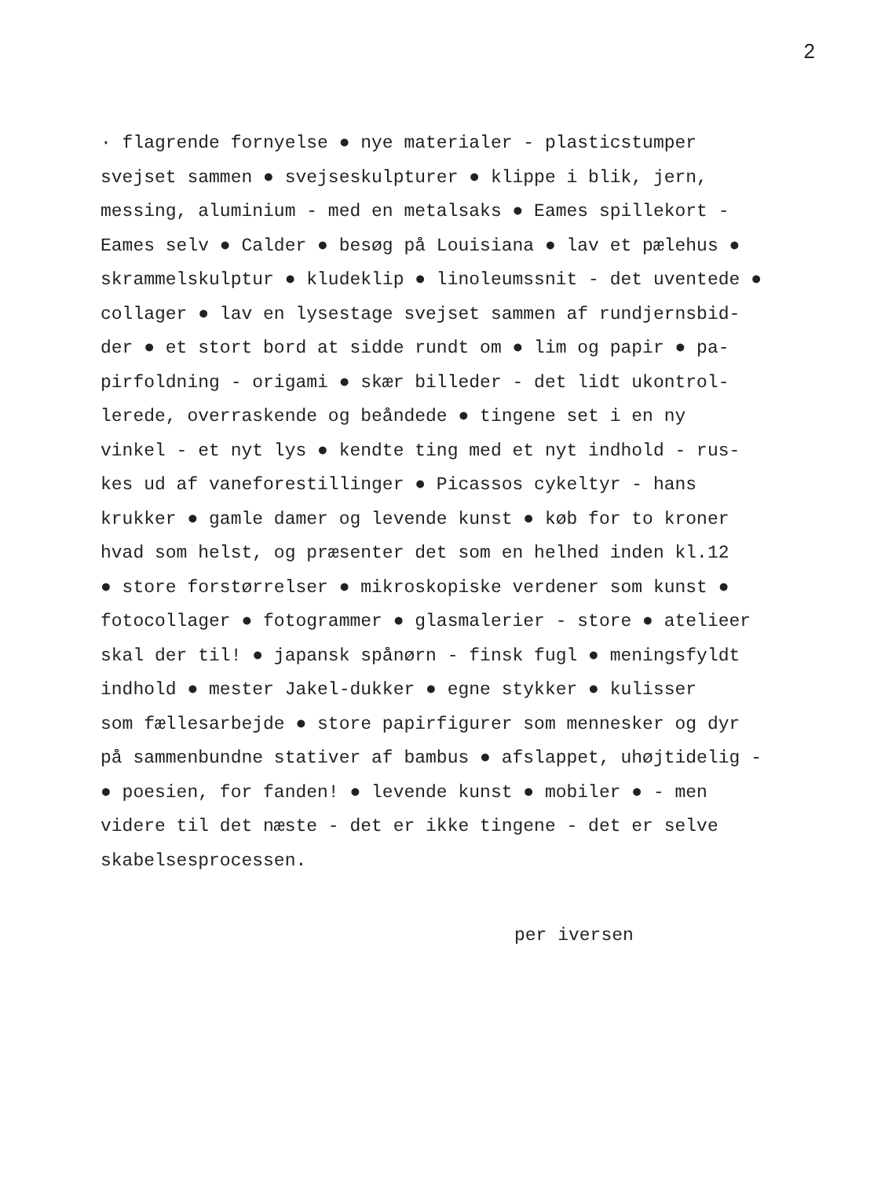2
· flagrende fornyelse ● nye materialer - plasticstumper svejset sammen ● svejseskulpturer ● klippe i blik, jern, messing, aluminium - med en metalsaks ● Eames spillekort - Eames selv ● Calder ● besøg på Louisiana ● lav et pælehus ● skrammelskulptur ● kludeklip ● linoleumssnit - det uventede ● collager ● lav en lysestage svejset sammen af rundjernsbid- der ● et stort bord at sidde rundt om ● lim og papir ● pa- pirfoldning - origami ● skær billeder - det lidt ukontrol- lerede, overraskende og beåndede ● tingene set i en ny vinkel - et nyt lys ● kendte ting med et nyt indhold - rus- kes ud af vaneforestillinger ● Picassos cykeltyr - hans krukker ● gamle damer og levende kunst ● køb for to kroner hvad som helst, og præsenter det som en helhed inden kl.12 ● store forstørrelser ● mikroskopiske verdener som kunst ● fotocollager ● fotogrammer ● glasmalerier - store ● atelieer skal der til! ● japansk spånørn - finsk fugl ● meningsfyldt indhold ● mester Jakel-dukker ● egne stykker ● kulisser som fællesarbejde ● store papirfigurer som mennesker og dyr på sammenbundne stativer af bambus ● afslappet, uhøjtidelig - ● poesien, for fanden! ● levende kunst ● mobiler ● - men videre til det næste - det er ikke tingene - det er selve skabelsesprocessen.
per iversen